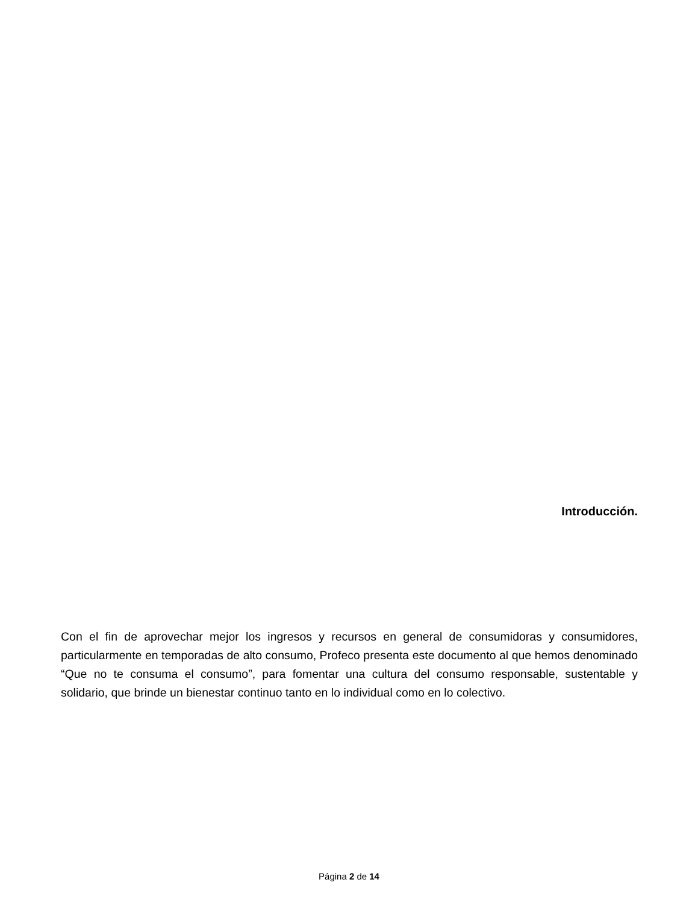Introducción.
Con el fin de aprovechar mejor los ingresos y recursos en general de consumidoras y consumidores, particularmente en temporadas de alto consumo, Profeco presenta este documento al que hemos denominado “Que no te consuma el consumo”, para fomentar una cultura del consumo responsable, sustentable y solidario, que brinde un bienestar continuo tanto en lo individual como en lo colectivo.
Página 2 de 14